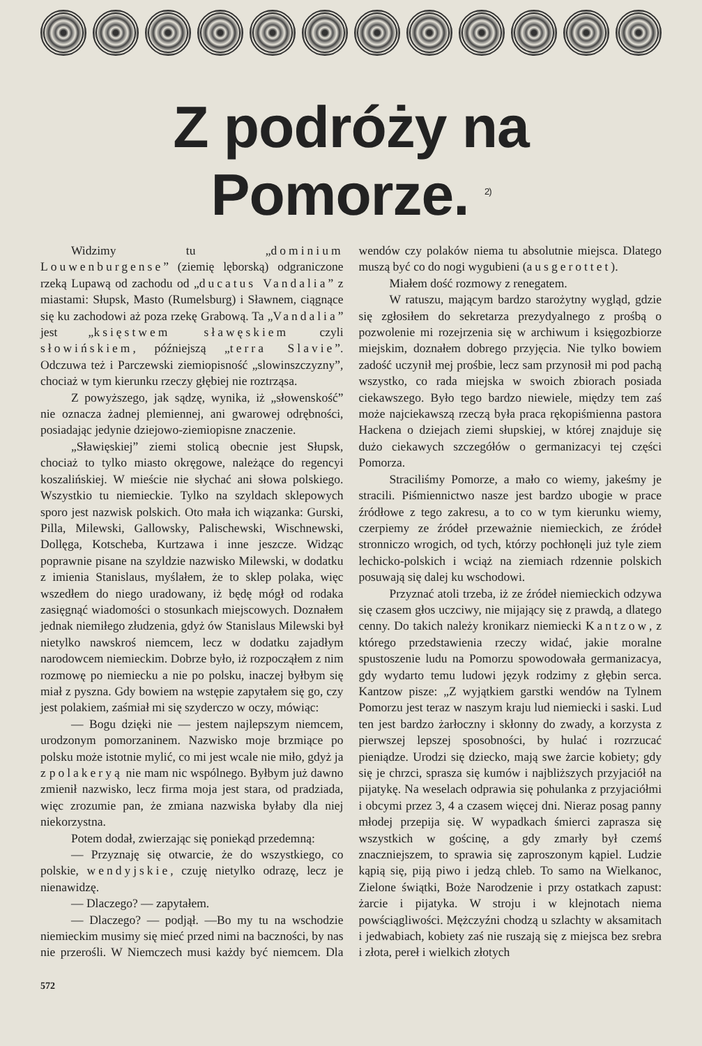Z podróży na Pomorze. <sup>2)</sup>
Widzimy tu „dominium Louwenburgense” (ziemię lęborską) odgraniczone rzeką Lupawą od zachodu od „ducatus Vandalia” z miastami: Słupsk, Masto (Rumelsburg) i Sławnem, ciągnące się ku zachodowi aż poza rzekę Grabową. Ta „Vandalia” jest „księstwem sławęskiem czyli słowińskiem, późniejszą „terra Slavie”. Odczuwa też i Parczewski ziemiopisność „slowinszczyzny”, chociaż w tym kierunku rzeczy głębiej nie roztrząsa.
Z powyższego, jak sądzę, wynika, iż „słowenskość” nie oznacza żadnej plemiennej, ani gwarowej odrębności, posiadając jedynie dziejowo-ziemiopisne znaczenie.
„Sławięskiej” ziemi stolicą obecnie jest Słupsk, chociaż to tylko miasto okręgowe, należące do regencyi koszalińskiej. W mieście nie słychać ani słowa polskiego. Wszystkio tu niemieckie. Tylko na szyldach sklepowych sporo jest nazwisk polskich. Oto mała ich wiązanka: Gurski, Pilla, Milewski, Gallowsky, Palischewski, Wischnewski, Dollęga, Kotscheba, Kurtzawa i inne jeszcze. Widząc poprawnie pisane na szyldzie nazwisko Milewski, w dodatku z imienia Stanislaus, myślałem, że to sklep polaka, więc wszedłem do niego uradowany, iż będę mógł od rodaka zasięgnąć wiadomości o stosunkach miejscowych. Doznałem jednak niemiłego złudzenia, gdyż ów Stanislaus Milewski był nietylko nawskroś niemcem, lecz w dodatku zajadłym narodowcem niemieckim. Dobrze było, iż rozpocząłem z nim rozmowę po niemiecku a nie po polsku, inaczej byłbym się miał z pyszna. Gdy bowiem na wstępie zapytałem się go, czy jest polakiem, zaśmiał mi się szyderczo w oczy, mówiąc:
— Bogu dzięki nie — jestem najlepszym niemcem, urodzonym pomorzaninem. Nazwisko moje brzmiące po polsku może istotnie mylić, co mi jest wcale nie miło, gdyż ja z polakeryą nie mam nic wspólnego. Byłbym już dawno zmienił nazwisko, lecz firma moja jest stara, od pradziada, więc zrozumie pan, że zmiana nazwiska byłaby dla niej niekorzystna.
Potem dodał, zwierzając się poniekąd przedemną:
— Przyznaję się otwarcie, że do wszystkiego, co polskie, wendyjskie, czuję nietylko odrazę, lecz je nienawidzę.
— Dlaczego? — zapytałem.
— Dlaczego? — podjął. —Bo my tu na wschodzie niemieckim musimy się mieć przed nimi na baczności, by nas nie przerośli. W Niemczech musi każdy być niemcem. Dla wendów czy polaków niema tu absolutnie miejsca. Dlatego muszą być co do nogi wygubieni (ausgerottet).
Miałem dość rozmowy z renegatem.
W ratuszu, mającym bardzo starożytny wygląd, gdzie się zgłosiłem do sekretarza prezydyalnego z prośbą o pozwolenie mi rozejrzenia się w archiwum i księgozbiorze miejskim, doznałem dobrego przyjęcia. Nie tylko bowiem zadość uczynił mej prośbie, lecz sam przynosił mi pod pachą wszystko, co rada miejska w swoich zbiorach posiada ciekawszego. Było tego bardzo niewiele, między tem zaś może najciekawszą rzeczą była praca rękopiśmienna pastora Hackena o dziejach ziemi słupskiej, w której znajduje się dużo ciekawych szczegółów o germanizacyi tej części Pomorza.
Straciliśmy Pomorze, a mało co wiemy, jakeśmy je stracili. Piśmiennictwo nasze jest bardzo ubogie w prace źródłowe z tego zakresu, a to co w tym kierunku wiemy, czerpiemy ze źródeł przeważnie niemieckich, ze źródeł stronniczo wrogich, od tych, którzy pochłonęli już tyle ziem lechicko-polskich i wciąż na ziemiach rdzennie polskich posuwają się dalej ku wschodowi.
Przyznać atoli trzeba, iż ze źródeł niemieckich odzywa się czasem głos uczciwy, nie mijający się z prawdą, a dlatego cenny. Do takich należy kronikarz niemiecki Kantzow, z którego przedstawienia rzeczy widać, jakie moralne spustoszenie ludu na Pomorzu spowodowała germanizacya, gdy wydarto temu ludowi język rodzimy z głębin serca. Kantzow pisze: „Z wyjątkiem garstki wendów na Tylnem Pomorzu jest teraz w naszym kraju lud niemiecki i saski. Lud ten jest bardzo żarłoczny i skłonny do zwady, a korzysta z pierwszej lepszej sposobności, by hulać i rozrzucać pieniądze. Urodzi się dziecko, mają swe żarcie kobiety; gdy się je chrzci, sprasza się kumów i najbliższych przyjaciół na pijatykę. Na weselach odprawia się pohulanka z przyjaciółmi i obcymi przez 3, 4 a czasem więcej dni. Nieraz posag panny młodej przepija się. W wypadkach śmierci zaprasza się wszystkich w gościnę, a gdy zmarły był czemś znaczniejszem, to sprawia się zaproszonym kąpiel. Ludzie kąpią się, piją piwo i jedzą chleb. To samo na Wielkanoc, Zielone świątki, Boże Narodzenie i przy ostatkach zapust: żarcie i pijatyka. W stroju i w klejnotach niema powściągliwości. Mężczyźni chodzą u szlachty w aksamitach i jedwabiach, kobiety zaś nie ruszają się z miejsca bez srebra i złota, pereł i wielkich złotych
572